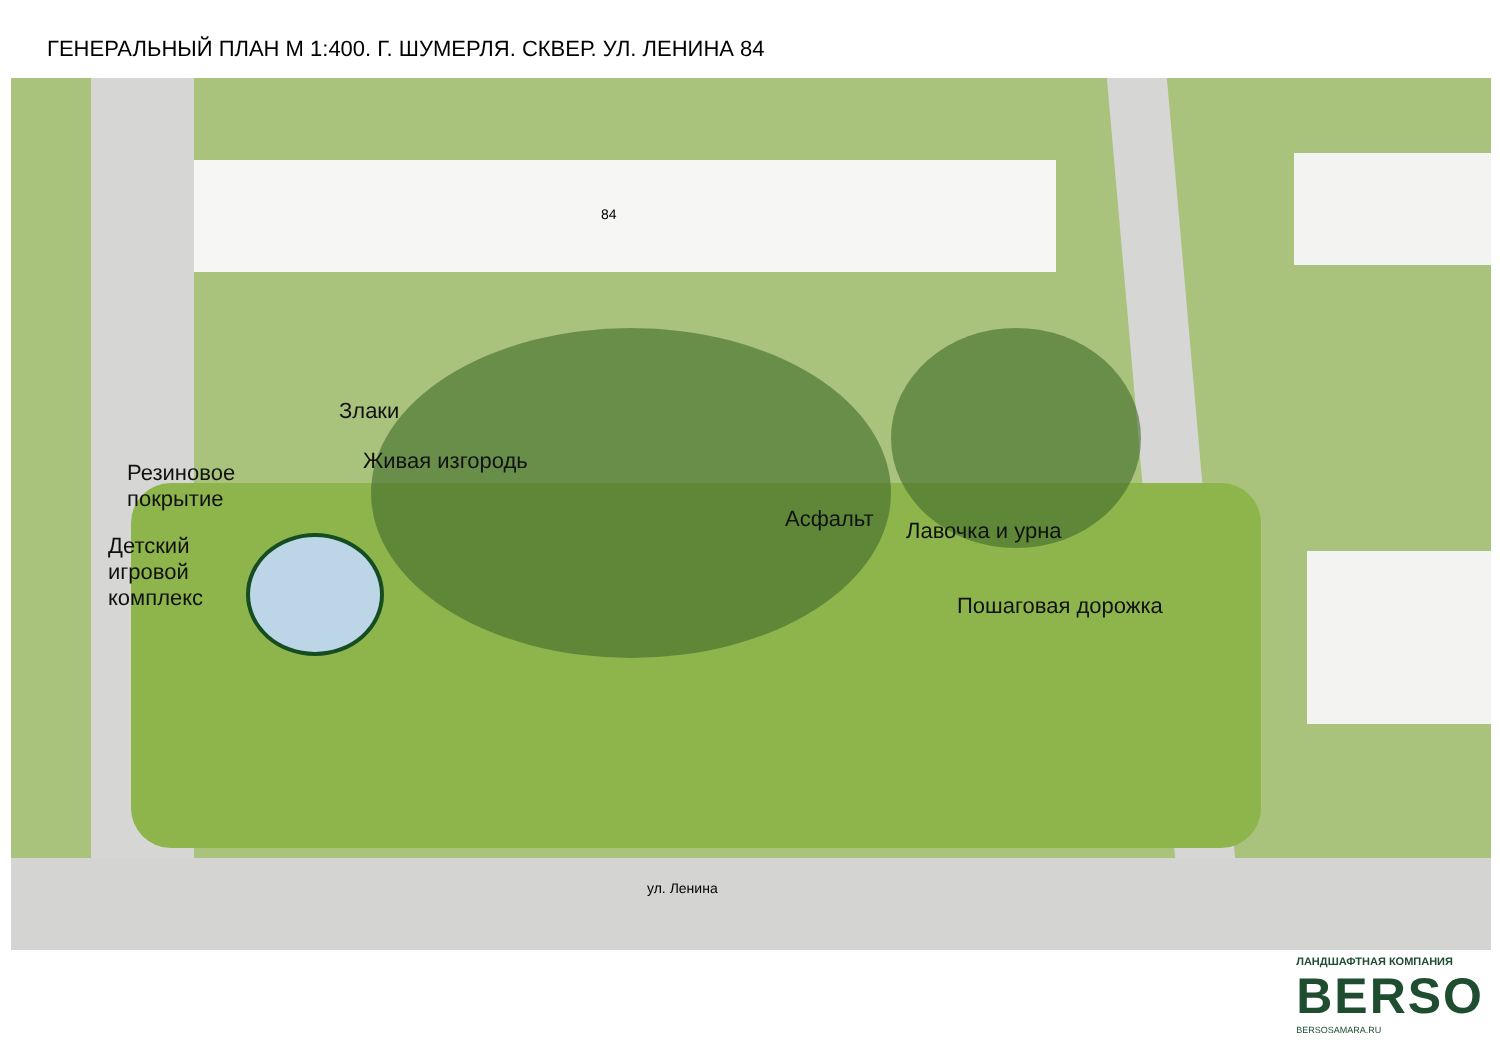ГЕНЕРАЛЬНЫЙ ПЛАН М 1:400. Г. ШУМЕРЛЯ. СКВЕР. УЛ. ЛЕНИНА 84
84
Злаки
Живая изгородь
Резиновое
покрытие
Детский
игровой
комплекс
Асфальт Лавочка и урна
Пошаговая дорожка
ул. Ленина
ЛАНДШАФТНАЯ КОМПАНИЯ
BERSO
BERSOSAMARA.RU